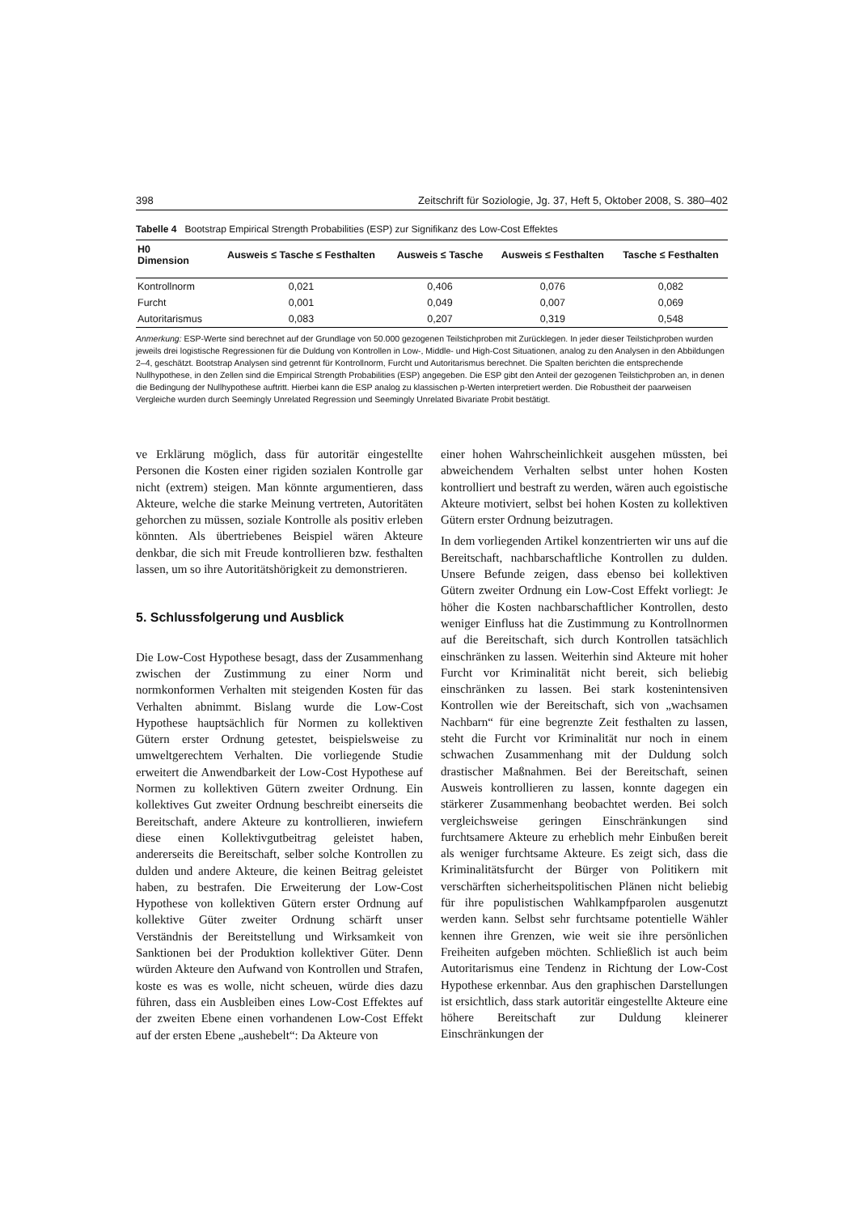398 Zeitschrift für Soziologie, Jg. 37, Heft 5, Oktober 2008, S. 380–402
Tabelle 4 Bootstrap Empirical Strength Probabilities (ESP) zur Signifikanz des Low-Cost Effektes
| H0 Dimension | Ausweis ≤ Tasche ≤ Festhalten | Ausweis ≤ Tasche | Ausweis ≤ Festhalten | Tasche ≤ Festhalten |
| --- | --- | --- | --- | --- |
| Kontrollnorm | 0,021 | 0,406 | 0,076 | 0,082 |
| Furcht | 0,001 | 0,049 | 0,007 | 0,069 |
| Autoritarismus | 0,083 | 0,207 | 0,319 | 0,548 |
Anmerkung: ESP-Werte sind berechnet auf der Grundlage von 50.000 gezogenen Teilstichproben mit Zurücklegen. In jeder dieser Teilstichproben wurden jeweils drei logistische Regressionen für die Duldung von Kontrollen in Low-, Middle- und High-Cost Situationen, analog zu den Analysen in den Abbildungen 2–4, geschätzt. Bootstrap Analysen sind getrennt für Kontrollnorm, Furcht und Autoritarismus berechnet. Die Spalten berichten die entsprechende Nullhypothese, in den Zellen sind die Empirical Strength Probabilities (ESP) angegeben. Die ESP gibt den Anteil der gezogenen Teilstichproben an, in denen die Bedingung der Nullhypothese auftritt. Hierbei kann die ESP analog zu klassischen p-Werten interpretiert werden. Die Robustheit der paarweisen Vergleiche wurden durch Seemingly Unrelated Regression und Seemingly Unrelated Bivariate Probit bestätigt.
ve Erklärung möglich, dass für autoritär eingestellte Personen die Kosten einer rigiden sozialen Kontrolle gar nicht (extrem) steigen. Man könnte argumentieren, dass Akteure, welche die starke Meinung vertreten, Autoritäten gehorchen zu müssen, soziale Kontrolle als positiv erleben könnten. Als übertriebenes Beispiel wären Akteure denkbar, die sich mit Freude kontrollieren bzw. festhalten lassen, um so ihre Autoritätshörigkeit zu demonstrieren.
5. Schlussfolgerung und Ausblick
Die Low-Cost Hypothese besagt, dass der Zusammenhang zwischen der Zustimmung zu einer Norm und normkonformen Verhalten mit steigenden Kosten für das Verhalten abnimmt. Bislang wurde die Low-Cost Hypothese hauptsächlich für Normen zu kollektiven Gütern erster Ordnung getestet, beispielsweise zu umweltgerechtem Verhalten. Die vorliegende Studie erweitert die Anwendbarkeit der Low-Cost Hypothese auf Normen zu kollektiven Gütern zweiter Ordnung. Ein kollektives Gut zweiter Ordnung beschreibt einerseits die Bereitschaft, andere Akteure zu kontrollieren, inwiefern diese einen Kollektivgutbeitrag geleistet haben, andererseits die Bereitschaft, selber solche Kontrollen zu dulden und andere Akteure, die keinen Beitrag geleistet haben, zu bestrafen. Die Erweiterung der Low-Cost Hypothese von kollektiven Gütern erster Ordnung auf kollektive Güter zweiter Ordnung schärft unser Verständnis der Bereitstellung und Wirksamkeit von Sanktionen bei der Produktion kollektiver Güter. Denn würden Akteure den Aufwand von Kontrollen und Strafen, koste es was es wolle, nicht scheuen, würde dies dazu führen, dass ein Ausbleiben eines Low-Cost Effektes auf der zweiten Ebene einen vorhandenen Low-Cost Effekt auf der ersten Ebene „aushebelt“: Da Akteure von
einer hohen Wahrscheinlichkeit ausgehen müssten, bei abweichendem Verhalten selbst unter hohen Kosten kontrolliert und bestraft zu werden, wären auch egoistische Akteure motiviert, selbst bei hohen Kosten zu kollektiven Gütern erster Ordnung beizutragen.
In dem vorliegenden Artikel konzentrierten wir uns auf die Bereitschaft, nachbarschaftliche Kontrollen zu dulden. Unsere Befunde zeigen, dass ebenso bei kollektiven Gütern zweiter Ordnung ein Low-Cost Effekt vorliegt: Je höher die Kosten nachbarschaftlicher Kontrollen, desto weniger Einfluss hat die Zustimmung zu Kontrollnormen auf die Bereitschaft, sich durch Kontrollen tatsächlich einschränken zu lassen. Weiterhin sind Akteure mit hoher Furcht vor Kriminalität nicht bereit, sich beliebig einschränken zu lassen. Bei stark kostenintensiven Kontrollen wie der Bereitschaft, sich von „wachsamen Nachbarn“ für eine begrenzte Zeit festhalten zu lassen, steht die Furcht vor Kriminalität nur noch in einem schwachen Zusammenhang mit der Duldung solch drastischer Maßnahmen. Bei der Bereitschaft, seinen Ausweis kontrollieren zu lassen, konnte dagegen ein stärkerer Zusammenhang beobachtet werden. Bei solch vergleichsweise geringen Einschränkungen sind furchtsamere Akteure zu erheblich mehr Einbußen bereit als weniger furchtsame Akteure. Es zeigt sich, dass die Kriminalitätsfurcht der Bürger von Politikern mit verschärften sicherheitspolitischen Plänen nicht beliebig für ihre populistischen Wahlkampfparolen ausgenutzt werden kann. Selbst sehr furchtsame potentielle Wähler kennen ihre Grenzen, wie weit sie ihre persönlichen Freiheiten aufgeben möchten. Schließlich ist auch beim Autoritarismus eine Tendenz in Richtung der Low-Cost Hypothese erkennbar. Aus den graphischen Darstellungen ist ersichtlich, dass stark autoritär eingestellte Akteure eine höhere Bereitschaft zur Duldung kleinerer Einschränkungen der